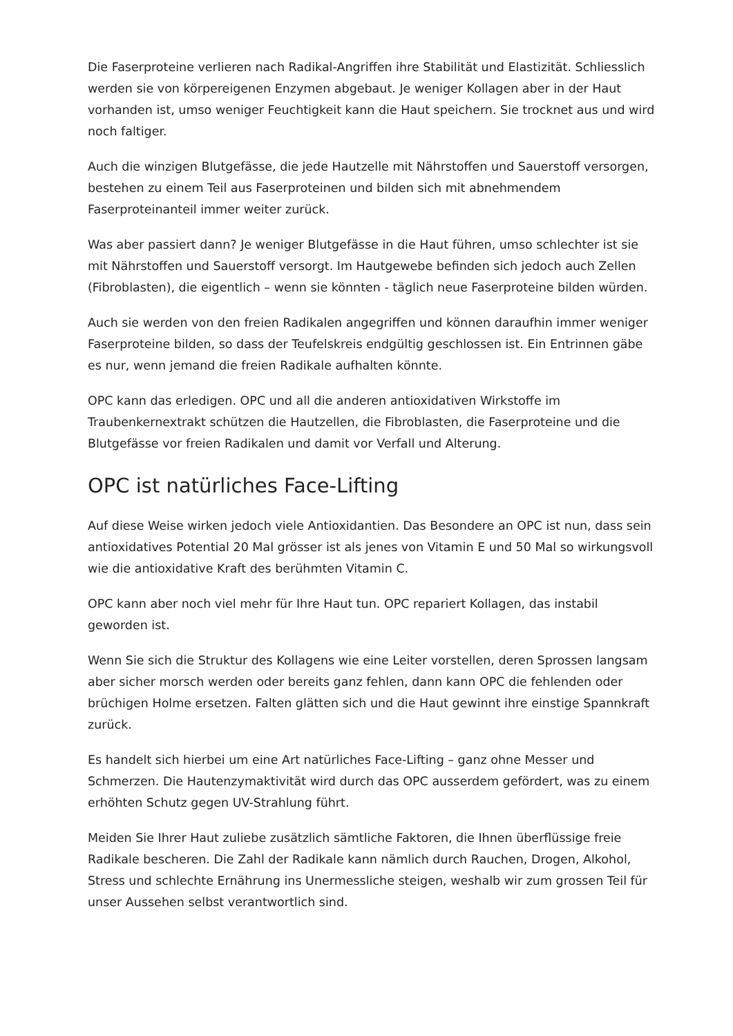Die Faserproteine verlieren nach Radikal-Angriffen ihre Stabilität und Elastizität. Schliesslich werden sie von körpereigenen Enzymen abgebaut. Je weniger Kollagen aber in der Haut vorhanden ist, umso weniger Feuchtigkeit kann die Haut speichern. Sie trocknet aus und wird noch faltiger.
Auch die winzigen Blutgefässe, die jede Hautzelle mit Nährstoffen und Sauerstoff versorgen, bestehen zu einem Teil aus Faserproteinen und bilden sich mit abnehmendem Faserproteinanteil immer weiter zurück.
Was aber passiert dann? Je weniger Blutgefässe in die Haut führen, umso schlechter ist sie mit Nährstoffen und Sauerstoff versorgt. Im Hautgewebe befinden sich jedoch auch Zellen (Fibroblasten), die eigentlich – wenn sie könnten - täglich neue Faserproteine bilden würden.
Auch sie werden von den freien Radikalen angegriffen und können daraufhin immer weniger Faserproteine bilden, so dass der Teufelskreis endgültig geschlossen ist. Ein Entrinnen gäbe es nur, wenn jemand die freien Radikale aufhalten könnte.
OPC kann das erledigen. OPC und all die anderen antioxidativen Wirkstoffe im Traubenkernextrakt schützen die Hautzellen, die Fibroblasten, die Faserproteine und die Blutgefässe vor freien Radikalen und damit vor Verfall und Alterung.
OPC ist natürliches Face-Lifting
Auf diese Weise wirken jedoch viele Antioxidantien. Das Besondere an OPC ist nun, dass sein antioxidatives Potential 20 Mal grösser ist als jenes von Vitamin E und 50 Mal so wirkungsvoll wie die antioxidative Kraft des berühmten Vitamin C.
OPC kann aber noch viel mehr für Ihre Haut tun. OPC repariert Kollagen, das instabil geworden ist.
Wenn Sie sich die Struktur des Kollagens wie eine Leiter vorstellen, deren Sprossen langsam aber sicher morsch werden oder bereits ganz fehlen, dann kann OPC die fehlenden oder brüchigen Holme ersetzen. Falten glätten sich und die Haut gewinnt ihre einstige Spannkraft zurück.
Es handelt sich hierbei um eine Art natürliches Face-Lifting – ganz ohne Messer und Schmerzen. Die Hautenzymaktivität wird durch das OPC ausserdem gefördert, was zu einem erhöhten Schutz gegen UV-Strahlung führt.
Meiden Sie Ihrer Haut zuliebe zusätzlich sämtliche Faktoren, die Ihnen überflüssige freie Radikale bescheren. Die Zahl der Radikale kann nämlich durch Rauchen, Drogen, Alkohol, Stress und schlechte Ernährung ins Unermessliche steigen, weshalb wir zum grossen Teil für unser Aussehen selbst verantwortlich sind.